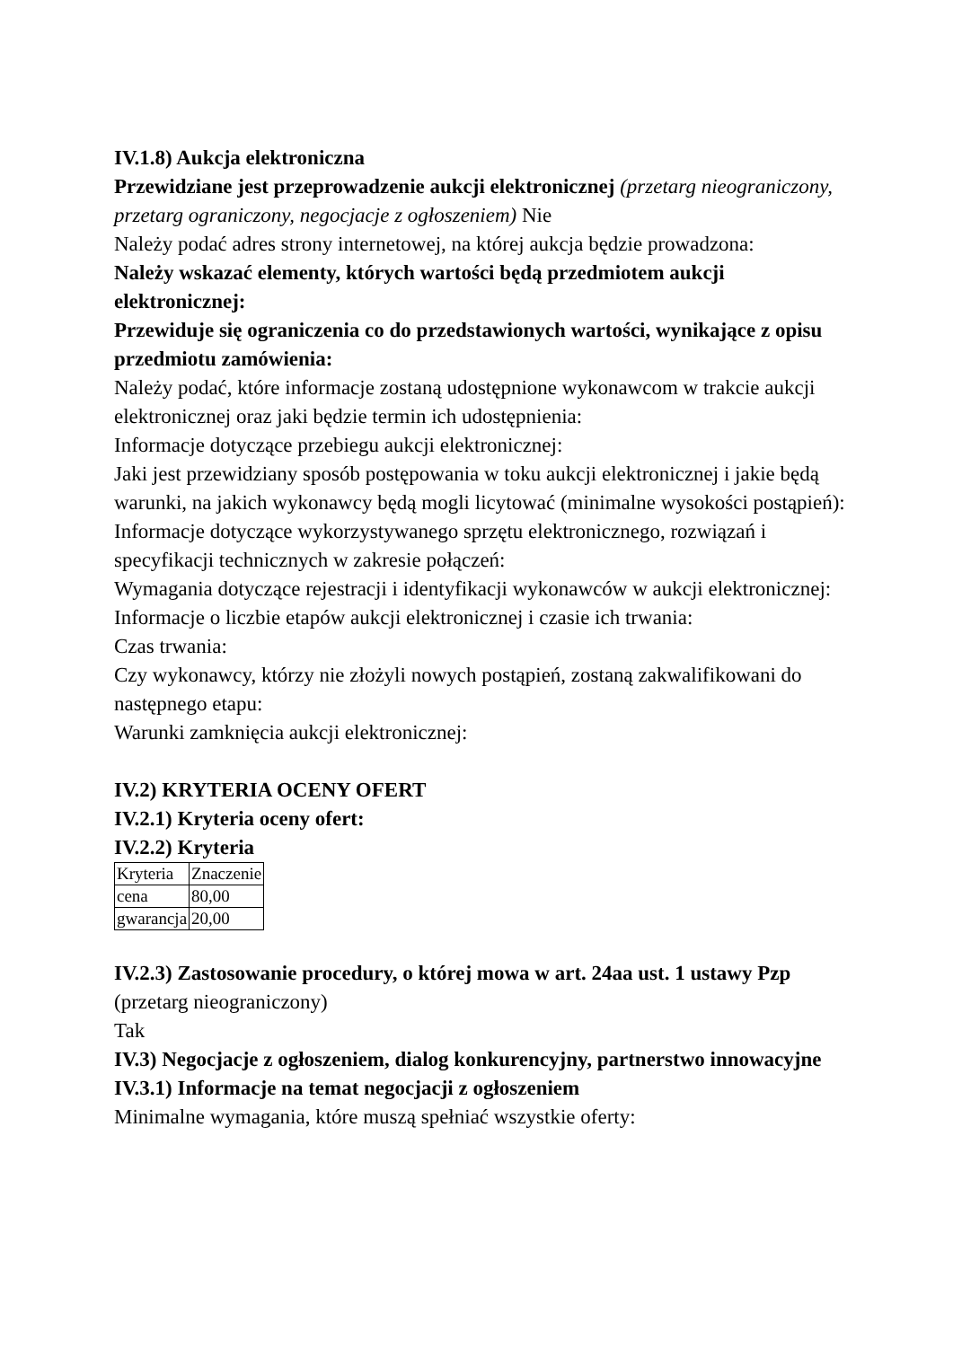IV.1.8) Aukcja elektroniczna
Przewidziane jest przeprowadzenie aukcji elektronicznej (przetarg nieograniczony, przetarg ograniczony, negocjacje z ogłoszeniem) Nie
Należy podać adres strony internetowej, na której aukcja będzie prowadzona:
Należy wskazać elementy, których wartości będą przedmiotem aukcji elektronicznej:
Przewiduje się ograniczenia co do przedstawionych wartości, wynikające z opisu przedmiotu zamówienia:
Należy podać, które informacje zostaną udostępnione wykonawcom w trakcie aukcji elektronicznej oraz jaki będzie termin ich udostępnienia:
Informacje dotyczące przebiegu aukcji elektronicznej:
Jaki jest przewidziany sposób postępowania w toku aukcji elektronicznej i jakie będą warunki, na jakich wykonawcy będą mogli licytować (minimalne wysokości postąpień):
Informacje dotyczące wykorzystywanego sprzętu elektronicznego, rozwiązań i specyfikacji technicznych w zakresie połączeń:
Wymagania dotyczące rejestracji i identyfikacji wykonawców w aukcji elektronicznej:
Informacje o liczbie etapów aukcji elektronicznej i czasie ich trwania:
Czas trwania:
Czy wykonawcy, którzy nie złożyli nowych postąpień, zostaną zakwalifikowani do następnego etapu:
Warunki zamknięcia aukcji elektronicznej:
IV.2) KRYTERIA OCENY OFERT
IV.2.1) Kryteria oceny ofert:
IV.2.2) Kryteria
| Kryteria | Znaczenie |
| cena | 80,00 |
| gwarancja | 20,00 |
IV.2.3) Zastosowanie procedury, o której mowa w art. 24aa ust. 1 ustawy Pzp (przetarg nieograniczony)
Tak
IV.3) Negocjacje z ogłoszeniem, dialog konkurencyjny, partnerstwo innowacyjne
IV.3.1) Informacje na temat negocjacji z ogłoszeniem
Minimalne wymagania, które muszą spełniać wszystkie oferty: